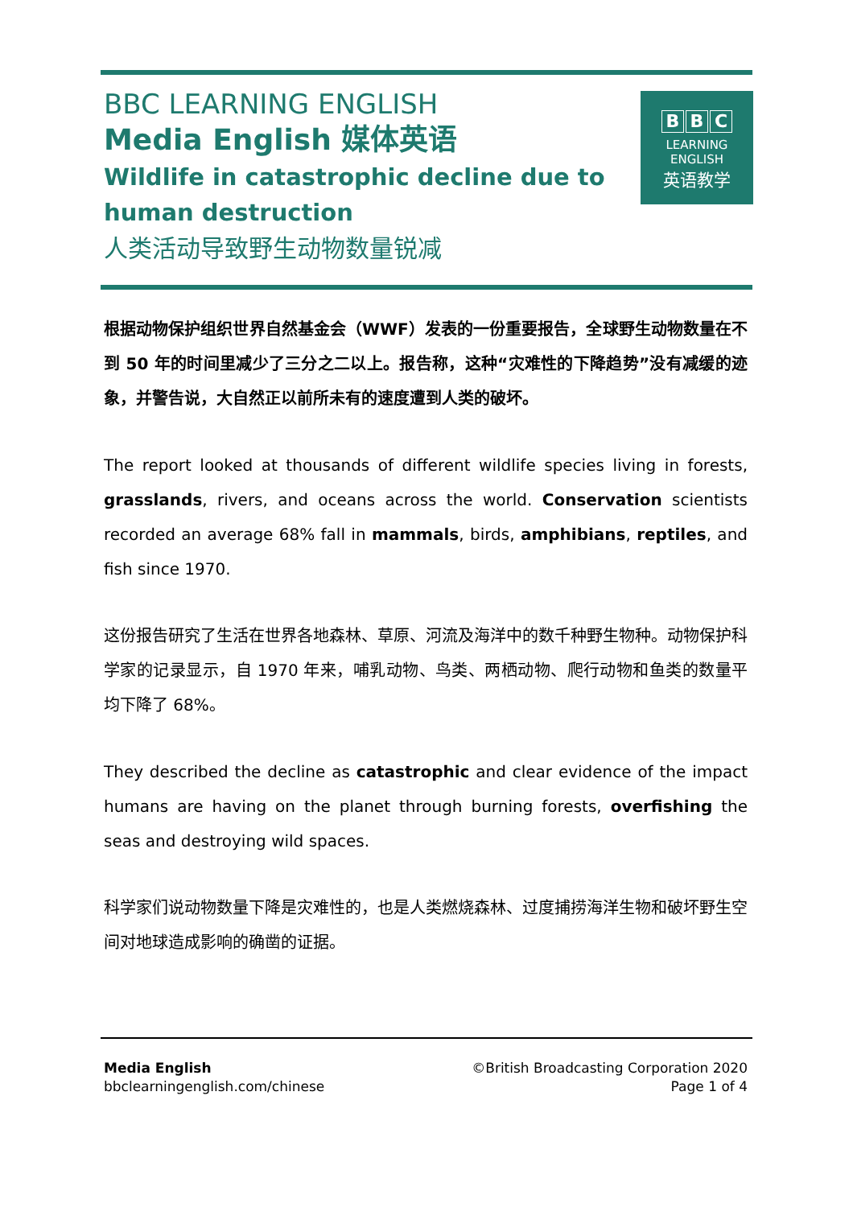BBC LEARNING ENGLISH
Media English 媒体英语
Wildlife in catastrophic decline due to human destruction
人类活动导致野生动物数量锐减
B B C
LEARNING
ENGLISH
英语教学
根据动物保护组织世界自然基金会（WWF）发表的一份重要报告，全球野生动物数量在不到 50 年的时间里减少了三分之二以上。报告称，这种“灾难性的下降趋势”没有减缓的迹象，并警告说，大自然正以前所未有的速度遭到人类的破坏。
The report looked at thousands of different wildlife species living in forests, grasslands, rivers, and oceans across the world. Conservation scientists recorded an average 68% fall in mammals, birds, amphibians, reptiles, and fish since 1970.
这份报告研究了生活在世界各地森林、草原、河流及海洋中的数千种野生物种。动物保护科学家的记录显示，自 1970 年来，哺乳动物、鸟类、两栖动物、爬行动物和鱼类的数量平均下降了 68%。
They described the decline as catastrophic and clear evidence of the impact humans are having on the planet through burning forests, overfishing the seas and destroying wild spaces.
科学家们说动物数量下降是灾难性的，也是人类燃烧森林、过度捕捞海洋生物和破坏野生空间对地球造成影响的确凿的证据。
Media English
bbclearningenglish.com/chinese
©British Broadcasting Corporation 2020
Page 1 of 4